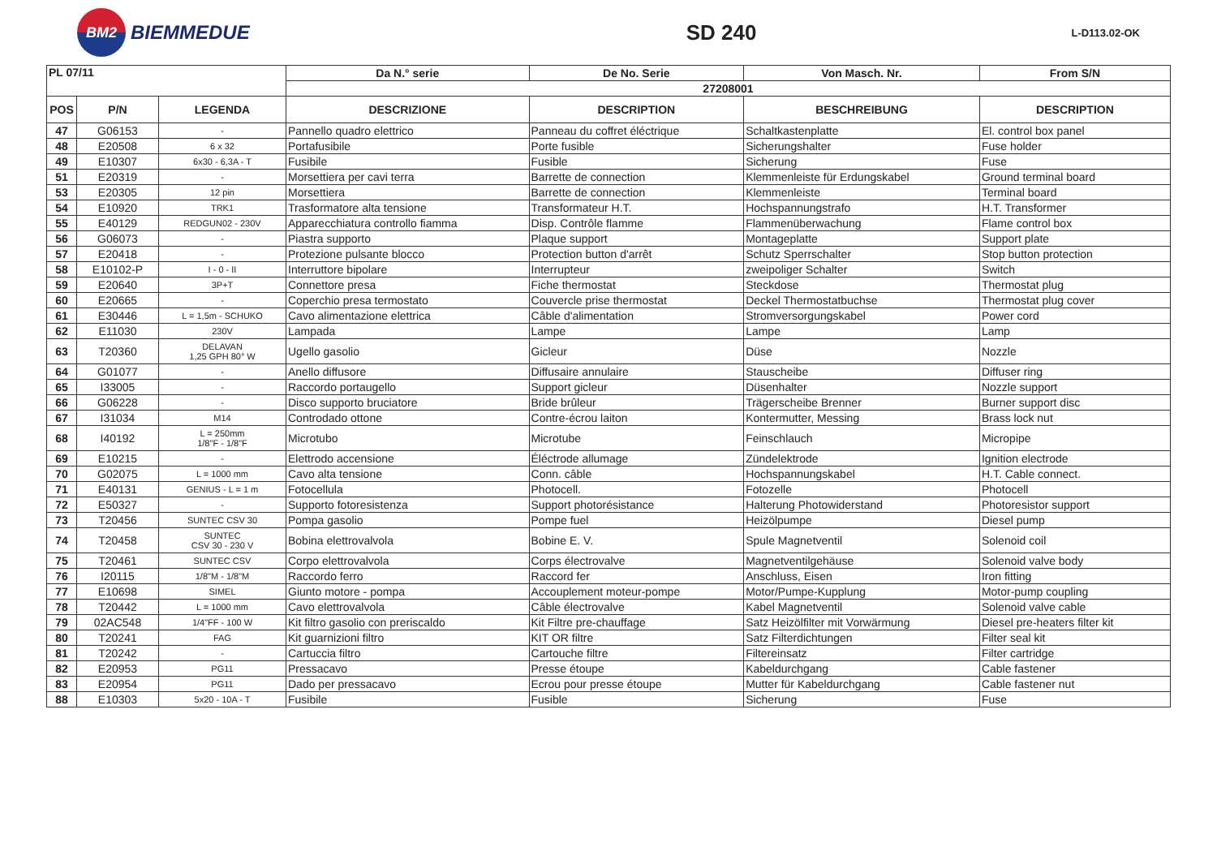BM2
BIEMMEDUE
SD 240
L-D113.02-OK
| PL 07/11 | | | Da N.° serie | De No. Serie | Von Masch. Nr. | From S/N |
| --- | --- | --- | --- | --- | --- | --- |
| | | | 27208001 | | | |
| POS | P/N | LEGENDA | DESCRIZIONE | DESCRIPTION | BESCHREIBUNG | DESCRIPTION |
| 47 | G06153 | - | Pannello quadro elettrico | Panneau du coffret éléctrique | Schaltkastenplatte | El. control box panel |
| 48 | E20508 | 6 x 32 | Portafusibile | Porte fusible | Sicherungshalter | Fuse holder |
| 49 | E10307 | 6x30 - 6,3A - T | Fusibile | Fusible | Sicherung | Fuse |
| 51 | E20319 | - | Morsettiera per cavi terra | Barrette de connection | Klemmenleiste für Erdungskabel | Ground terminal board |
| 53 | E20305 | 12 pin | Morsettiera | Barrette de connection | Klemmenleiste | Terminal board |
| 54 | E10920 | TRK1 | Trasformatore alta tensione | Transformateur H.T. | Hochspannungstrafo | H.T. Transformer |
| 55 | E40129 | REDGUN02 - 230V | Apparecchiatura controllo fiamma | Disp. Contrôle flamme | Flammenüberwachung | Flame control box |
| 56 | G06073 | - | Piastra supporto | Plaque support | Montageplatte | Support plate |
| 57 | E20418 | - | Protezione pulsante blocco | Protection button d'arrêt | Schutz Sperrschalter | Stop button protection |
| 58 | E10102-P | I - 0 - II | Interruttore bipolare | Interrupteur | zweipoliger Schalter | Switch |
| 59 | E20640 | 3P+T | Connettore presa | Fiche thermostat | Steckdose | Thermostat plug |
| 60 | E20665 | - | Coperchio presa termostato | Couvercle prise thermostat | Deckel Thermostatbuchse | Thermostat plug cover |
| 61 | E30446 | L = 1,5m - SCHUKO | Cavo alimentazione elettrica | Câble d'alimentation | Stromversorgungskabel | Power cord |
| 62 | E11030 | 230V | Lampada | Lampe | Lampe | Lamp |
| 63 | T20360 | DELAVAN 1,25 GPH 80° W | Ugello gasolio | Gicleur | Düse | Nozzle |
| 64 | G01077 | - | Anello diffusore | Diffusaire annulaire | Stauscheibe | Diffuser ring |
| 65 | I33005 | - | Raccordo portaugello | Support gicleur | Düsenhalter | Nozzle support |
| 66 | G06228 | - | Disco supporto bruciatore | Bride brûleur | Trägerscheibe Brenner | Burner support disc |
| 67 | I31034 | M14 | Controdado ottone | Contre-écrou laiton | Kontermutter, Messing | Brass lock nut |
| 68 | I40192 | L = 250mm 1/8"F - 1/8"F | Microtubo | Microtube | Feinschlauch | Micropipe |
| 69 | E10215 | - | Elettrodo accensione | Éléctrode allumage | Zündelektrode | Ignition electrode |
| 70 | G02075 | L = 1000 mm | Cavo alta tensione | Conn. câble | Hochspannungskabel | H.T. Cable connect. |
| 71 | E40131 | GENIUS - L = 1 m | Fotocellula | Photocell. | Fotozelle | Photocell |
| 72 | E50327 | - | Supporto fotoresistenza | Support photorésistance | Halterung Photowiderstand | Photoresistor support |
| 73 | T20456 | SUNTEC CSV 30 | Pompa gasolio | Pompe fuel | Heizölpumpe | Diesel pump |
| 74 | T20458 | SUNTEC CSV 30 - 230 V | Bobina elettrovalvola | Bobine E. V. | Spule Magnetventil | Solenoid coil |
| 75 | T20461 | SUNTEC CSV | Corpo elettrovalvola | Corps électrovalve | Magnetventilgehäuse | Solenoid valve body |
| 76 | I20115 | 1/8"M - 1/8"M | Raccordo ferro | Raccord fer | Anschluss, Eisen | Iron fitting |
| 77 | E10698 | SIMEL | Giunto motore - pompa | Accouplement moteur-pompe | Motor/Pumpe-Kupplung | Motor-pump coupling |
| 78 | T20442 | L = 1000 mm | Cavo elettrovalvola | Câble électrovalve | Kabel Magnetventil | Solenoid valve cable |
| 79 | 02AC548 | 1/4"FF - 100 W | Kit filtro gasolio con preriscaldo | Kit Filtre pre-chauffage | Satz Heizölfilter mit Vorwärmung | Diesel pre-heaters filter kit |
| 80 | T20241 | FAG | Kit guarnizioni filtro | KIT OR filtre | Satz Filterdichtungen | Filter seal kit |
| 81 | T20242 | - | Cartuccia filtro | Cartouche filtre | Filtereinsatz | Filter cartridge |
| 82 | E20953 | PG11 | Pressacavo | Presse étoupe | Kabeldurchgang | Cable fastener |
| 83 | E20954 | PG11 | Dado per pressacavo | Ecrou pour presse étoupe | Mutter für Kabeldurchgang | Cable fastener nut |
| 88 | E10303 | 5x20 - 10A - T | Fusibile | Fusible | Sicherung | Fuse |